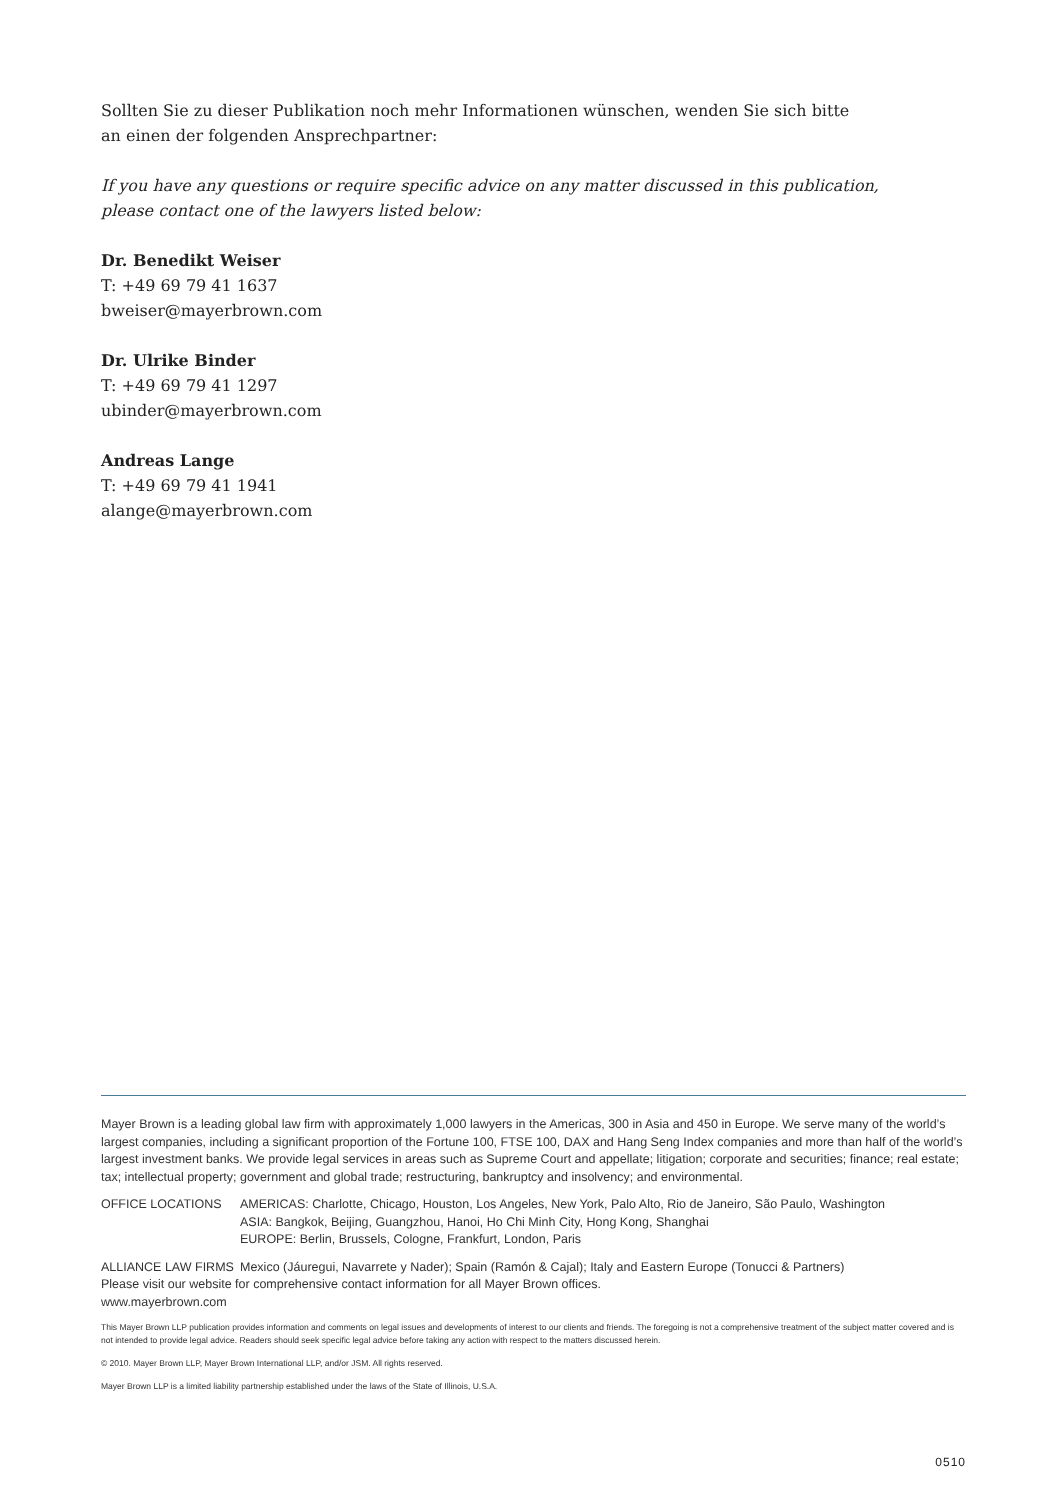Sollten Sie zu dieser Publikation noch mehr Informationen wünschen, wenden Sie sich bitte
an einen der folgenden Ansprechpartner:
If you have any questions or require specific advice on any matter discussed in this publication,
please contact one of the lawyers listed below:
Dr. Benedikt Weiser
T: +49 69 79 41 1637
bweiser@mayerbrown.com
Dr. Ulrike Binder
T: +49 69 79 41 1297
ubinder@mayerbrown.com
Andreas Lange
T: +49 69 79 41 1941
alange@mayerbrown.com
Mayer Brown is a leading global law firm with approximately 1,000 lawyers in the Americas, 300 in Asia and 450 in Europe. We serve many of the world’s largest companies, including a significant proportion of the Fortune 100, FTSE 100, DAX and Hang Seng Index companies and more than half of the world’s largest investment banks. We provide legal services in areas such as Supreme Court and appellate; litigation; corporate and securities; finance; real estate; tax; intellectual property; government and global trade; restructuring, bankruptcy and insolvency; and environmental.
OFFICE LOCATIONS AMERICAS: Charlotte, Chicago, Houston, Los Angeles, New York, Palo Alto, Rio de Janeiro, São Paulo, Washington
ASIA: Bangkok, Beijing, Guangzhou, Hanoi, Ho Chi Minh City, Hong Kong, Shanghai
EUROPE: Berlin, Brussels, Cologne, Frankfurt, London, Paris
ALLIANCE LAW FIRMS Mexico (Jáuregui, Navarrete y Nader); Spain (Ramón & Cajal); Italy and Eastern Europe (Tonucci & Partners)
Please visit our website for comprehensive contact information for all Mayer Brown offices.
www.mayerbrown.com
This Mayer Brown LLP publication provides information and comments on legal issues and developments of interest to our clients and friends. The foregoing is not a comprehensive treatment of the subject matter covered and is not intended to provide legal advice. Readers should seek specific legal advice before taking any action with respect to the matters discussed herein.
© 2010. Mayer Brown LLP, Mayer Brown International LLP, and/or JSM. All rights reserved.
Mayer Brown LLP is a limited liability partnership established under the laws of the State of Illinois, U.S.A.
0510